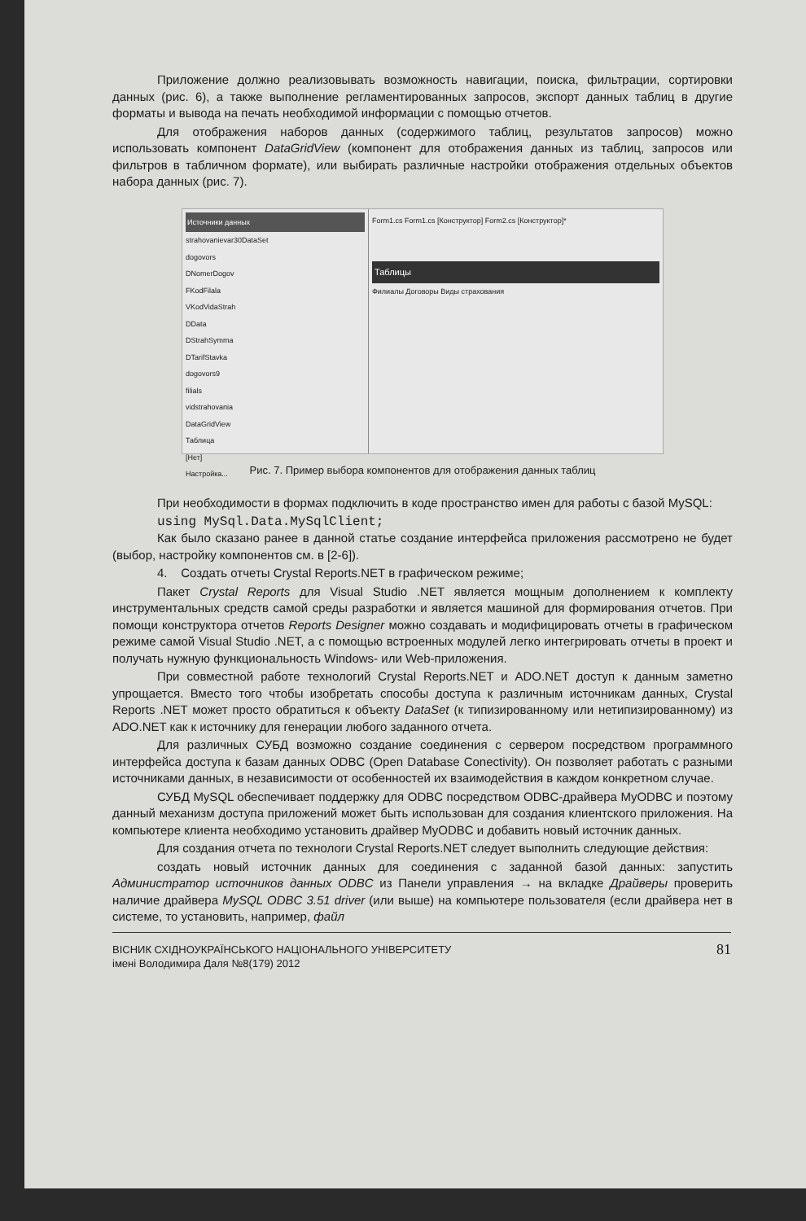Приложение должно реализовывать возможность навигации, поиска, фильтрации, сортировки данных (рис. 6), а также выполнение регламентированных запросов, экспорт данных таблиц в другие форматы и вывода на печать необходимой информации с помощью отчетов.
Для отображения наборов данных (содержимого таблиц, результатов запросов) можно использовать компонент DataGridView (компонент для отображения данных из таблиц, запросов или фильтров в табличном формате), или выбирать различные настройки отображения отдельных объектов набора данных (рис. 7).
Источники данных
strahovanievar30DataSet
dogovors
DNomerDogov
FKodFilala
VKodVidaStrah
DData
DStrahSymma
DTarifStavka
dogovors9
filials
vidstrahovania
DataGridView
Таблица
[Нет]
Настройка...
Form1.cs Form1.cs [Конструктор] Form2.cs [Конструктор]*
Таблицы
Филиалы Договоры Виды страхования
Рис. 7. Пример выбора компонентов для отображения данных таблиц
При необходимости в формах подключить в коде пространство имен для работы с базой MySQL:
using MySql.Data.MySqlClient;
Как было сказано ранее в данной статье создание интерфейса приложения рассмотрено не будет (выбор, настройку компонентов см. в [2-6]).
4. Создать отчеты Crystal Reports.NET в графическом режиме;
Пакет Crystal Reports для Visual Studio .NET является мощным дополнением к комплекту инструментальных средств самой среды разработки и является машиной для формирования отчетов. При помощи конструктора отчетов Reports Designer можно создавать и модифицировать отчеты в графическом режиме самой Visual Studio .NET, а с помощью встроенных модулей легко интегрировать отчеты в проект и получать нужную функциональность Windows- или Web-приложения.
При совместной работе технологий Crystal Reports.NET и ADO.NET доступ к данным заметно упрощается. Вместо того чтобы изобретать способы доступа к различным источникам данных, Crystal Reports .NET может просто обратиться к объекту DataSet (к типизированному или нетипизированному) из ADO.NET как к источнику для генерации любого заданного отчета.
Для различных СУБД возможно создание соединения с сервером посредством программного интерфейса доступа к базам данных ODBC (Open Database Conectivity). Он позволяет работать с разными источниками данных, в независимости от особенностей их взаимодействия в каждом конкретном случае.
СУБД MySQL обеспечивает поддержку для ODBC посредством ODBC-драйвера MyODBC и поэтому данный механизм доступа приложений может быть использован для создания клиентского приложения. На компьютере клиента необходимо установить драйвер MyODBC и добавить новый источник данных.
Для создания отчета по технологи Crystal Reports.NET следует выполнить следующие действия:
создать новый источник данных для соединения с заданной базой данных: запустить Администратор источников данных ODBC из Панели управления → на вкладке Драйверы проверить наличие драйвера MySQL ODBC 3.51 driver (или выше) на компьютере пользователя (если драйвера нет в системе, то установить, например, файл
ВІСНИК СХІДНОУКРАЇНСЬКОГО НАЦІОНАЛЬНОГО УНІВЕРСИТЕТУ
імені Володимира Даля №8(179) 2012
81